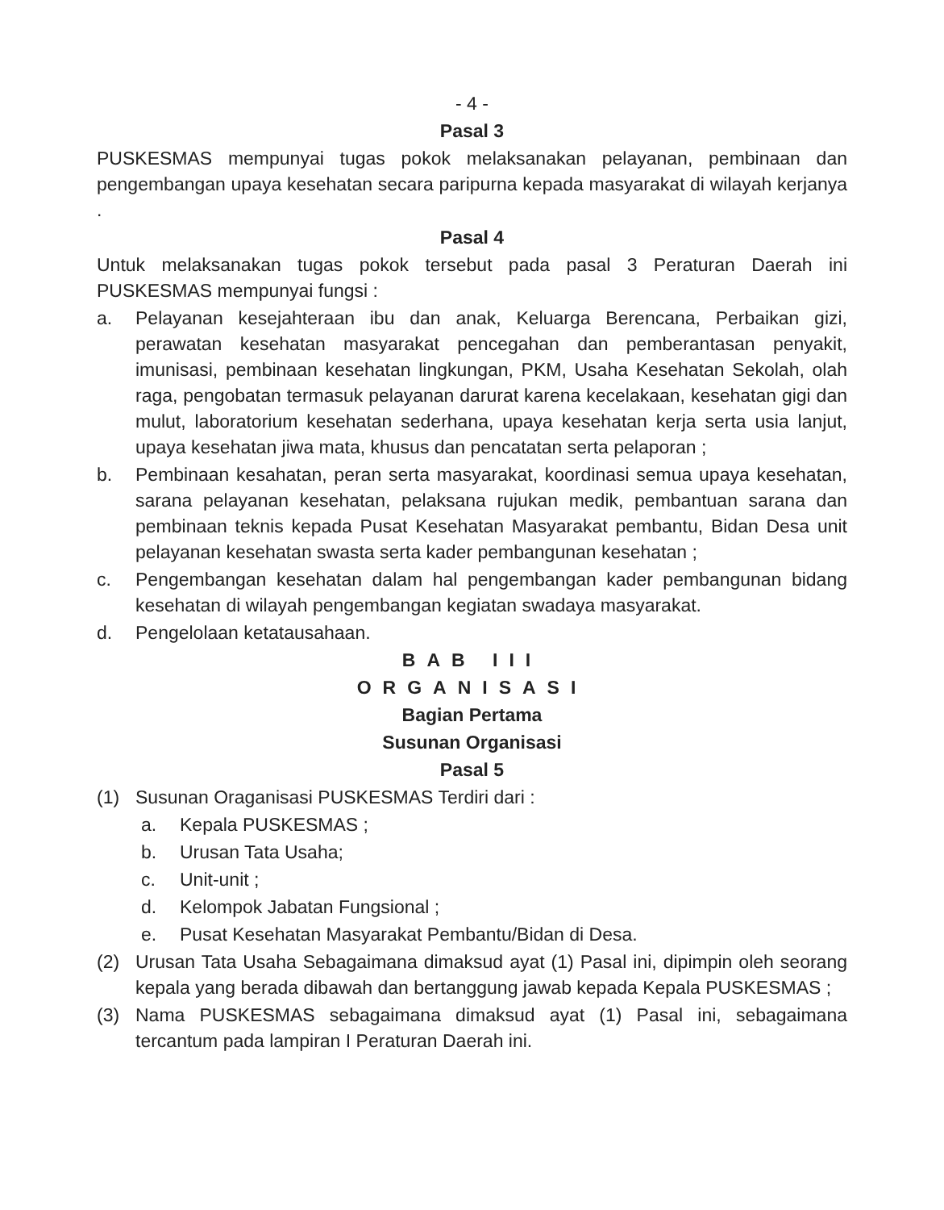- 4 -
Pasal 3
PUSKESMAS mempunyai tugas pokok melaksanakan pelayanan, pembinaan dan pengembangan upaya kesehatan secara paripurna kepada masyarakat di wilayah kerjanya .
Pasal 4
Untuk melaksanakan tugas pokok tersebut pada pasal 3 Peraturan Daerah ini PUSKESMAS mempunyai fungsi :
a. Pelayanan kesejahteraan ibu dan anak, Keluarga Berencana, Perbaikan gizi, perawatan kesehatan masyarakat pencegahan dan pemberantasan penyakit, imunisasi, pembinaan kesehatan lingkungan, PKM, Usaha Kesehatan Sekolah, olah raga, pengobatan termasuk pelayanan darurat karena kecelakaan, kesehatan gigi dan mulut, laboratorium kesehatan sederhana, upaya kesehatan kerja serta usia lanjut, upaya kesehatan jiwa mata, khusus dan pencatatan serta pelaporan ;
b. Pembinaan kesahatan, peran serta masyarakat, koordinasi semua upaya kesehatan, sarana pelayanan kesehatan, pelaksana rujukan medik, pembantuan sarana dan pembinaan teknis kepada Pusat Kesehatan Masyarakat pembantu, Bidan Desa unit pelayanan kesehatan swasta serta kader pembangunan kesehatan ;
c. Pengembangan kesehatan dalam hal pengembangan kader pembangunan bidang kesehatan di wilayah pengembangan kegiatan swadaya masyarakat.
d. Pengelolaan ketatausahaan.
BAB III
ORGANISASI
Bagian Pertama
Susunan Organisasi
Pasal 5
(1) Susunan Oraganisasi PUSKESMAS Terdiri dari :
a. Kepala PUSKESMAS ;
b. Urusan Tata Usaha;
c. Unit-unit ;
d. Kelompok Jabatan Fungsional ;
e. Pusat Kesehatan Masyarakat Pembantu/Bidan di Desa.
(2) Urusan Tata Usaha Sebagaimana dimaksud ayat (1) Pasal ini, dipimpin oleh seorang kepala yang berada dibawah dan bertanggung jawab kepada Kepala PUSKESMAS ;
(3) Nama PUSKESMAS sebagaimana dimaksud ayat (1) Pasal ini, sebagaimana tercantum pada lampiran I Peraturan Daerah ini.